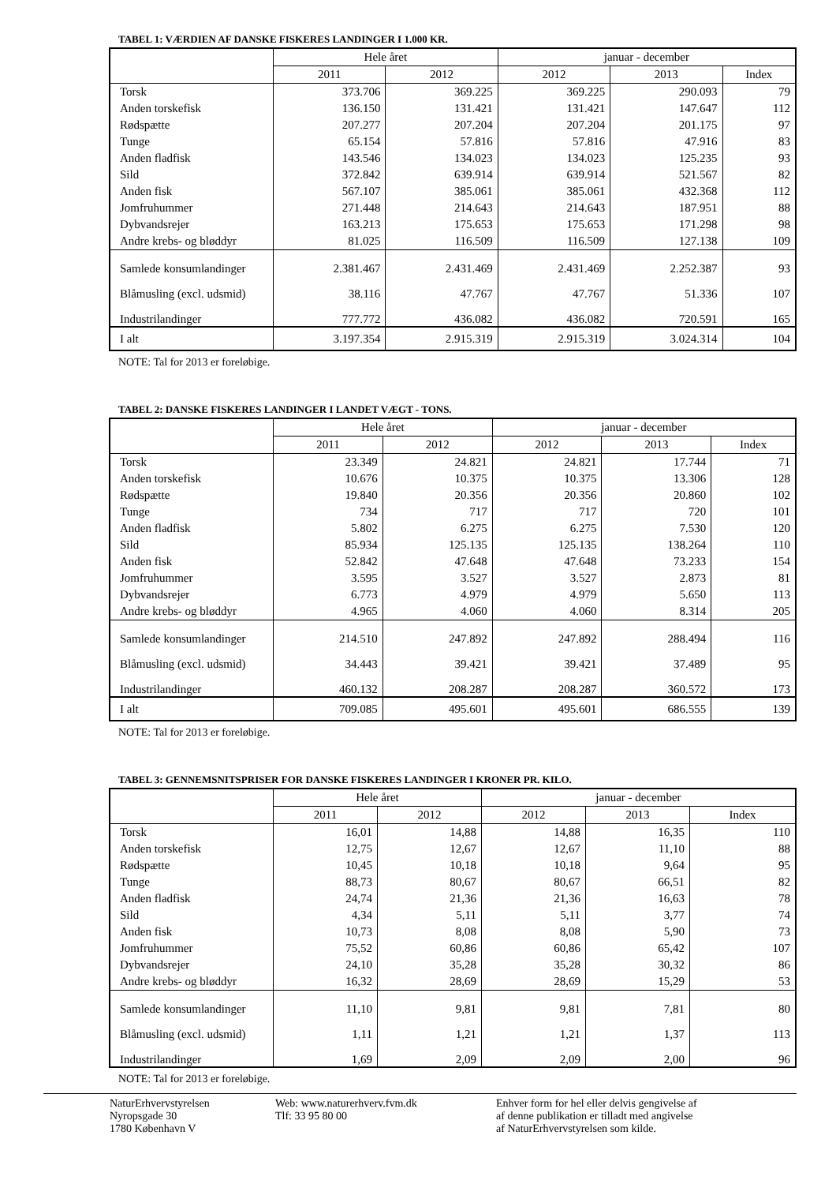TABEL 1: VÆRDIEN AF DANSKE FISKERES LANDINGER I 1.000 KR.
| | Hele året | | januar - december | | |
| --- | --- | --- | --- | --- | --- |
| | 2011 | 2012 | 2012 | 2013 | Index |
| Torsk | 373.706 | 369.225 | 369.225 | 290.093 | 79 |
| Anden torskefisk | 136.150 | 131.421 | 131.421 | 147.647 | 112 |
| Rødspætte | 207.277 | 207.204 | 207.204 | 201.175 | 97 |
| Tunge | 65.154 | 57.816 | 57.816 | 47.916 | 83 |
| Anden fladfisk | 143.546 | 134.023 | 134.023 | 125.235 | 93 |
| Sild | 372.842 | 639.914 | 639.914 | 521.567 | 82 |
| Anden fisk | 567.107 | 385.061 | 385.061 | 432.368 | 112 |
| Jomfruhummer | 271.448 | 214.643 | 214.643 | 187.951 | 88 |
| Dybvandsrejer | 163.213 | 175.653 | 175.653 | 171.298 | 98 |
| Andre krebs- og bløddyr | 81.025 | 116.509 | 116.509 | 127.138 | 109 |
| Samlede konsumlandinger | 2.381.467 | 2.431.469 | 2.431.469 | 2.252.387 | 93 |
| Blåmusling (excl. udsmid) | 38.116 | 47.767 | 47.767 | 51.336 | 107 |
| Industrilandinger | 777.772 | 436.082 | 436.082 | 720.591 | 165 |
| I alt | 3.197.354 | 2.915.319 | 2.915.319 | 3.024.314 | 104 |
NOTE: Tal for 2013 er foreløbige.
TABEL 2: DANSKE FISKERES LANDINGER I LANDET VÆGT - TONS.
| | Hele året | | januar - december | | |
| --- | --- | --- | --- | --- | --- |
| | 2011 | 2012 | 2012 | 2013 | Index |
| Torsk | 23.349 | 24.821 | 24.821 | 17.744 | 71 |
| Anden torskefisk | 10.676 | 10.375 | 10.375 | 13.306 | 128 |
| Rødspætte | 19.840 | 20.356 | 20.356 | 20.860 | 102 |
| Tunge | 734 | 717 | 717 | 720 | 101 |
| Anden fladfisk | 5.802 | 6.275 | 6.275 | 7.530 | 120 |
| Sild | 85.934 | 125.135 | 125.135 | 138.264 | 110 |
| Anden fisk | 52.842 | 47.648 | 47.648 | 73.233 | 154 |
| Jomfruhummer | 3.595 | 3.527 | 3.527 | 2.873 | 81 |
| Dybvandsrejer | 6.773 | 4.979 | 4.979 | 5.650 | 113 |
| Andre krebs- og bløddyr | 4.965 | 4.060 | 4.060 | 8.314 | 205 |
| Samlede konsumlandinger | 214.510 | 247.892 | 247.892 | 288.494 | 116 |
| Blåmusling (excl. udsmid) | 34.443 | 39.421 | 39.421 | 37.489 | 95 |
| Industrilandinger | 460.132 | 208.287 | 208.287 | 360.572 | 173 |
| I alt | 709.085 | 495.601 | 495.601 | 686.555 | 139 |
NOTE: Tal for 2013 er foreløbige.
TABEL 3: GENNEMSNITSPRISER FOR DANSKE FISKERES LANDINGER I KRONER PR. KILO.
| | Hele året | | januar - december | | |
| --- | --- | --- | --- | --- | --- |
| | 2011 | 2012 | 2012 | 2013 | Index |
| Torsk | 16,01 | 14,88 | 14,88 | 16,35 | 110 |
| Anden torskefisk | 12,75 | 12,67 | 12,67 | 11,10 | 88 |
| Rødspætte | 10,45 | 10,18 | 10,18 | 9,64 | 95 |
| Tunge | 88,73 | 80,67 | 80,67 | 66,51 | 82 |
| Anden fladfisk | 24,74 | 21,36 | 21,36 | 16,63 | 78 |
| Sild | 4,34 | 5,11 | 5,11 | 3,77 | 74 |
| Anden fisk | 10,73 | 8,08 | 8,08 | 5,90 | 73 |
| Jomfruhummer | 75,52 | 60,86 | 60,86 | 65,42 | 107 |
| Dybvandsrejer | 24,10 | 35,28 | 35,28 | 30,32 | 86 |
| Andre krebs- og bløddyr | 16,32 | 28,69 | 28,69 | 15,29 | 53 |
| Samlede konsumlandinger | 11,10 | 9,81 | 9,81 | 7,81 | 80 |
| Blåmusling (excl. udsmid) | 1,11 | 1,21 | 1,21 | 1,37 | 113 |
| Industrilandinger | 1,69 | 2,09 | 2,09 | 2,00 | 96 |
NOTE: Tal for 2013 er foreløbige.
NaturErhvervstyrelsen
Nyropsgade 30
1780 København V
Web: www.naturerhverv.fvm.dk
Tlf: 33 95 80 00
Enhver form for hel eller delvis gengivelse af
af denne publikation er tilladt med angivelse
af NaturErhvervstyrelsen som kilde.